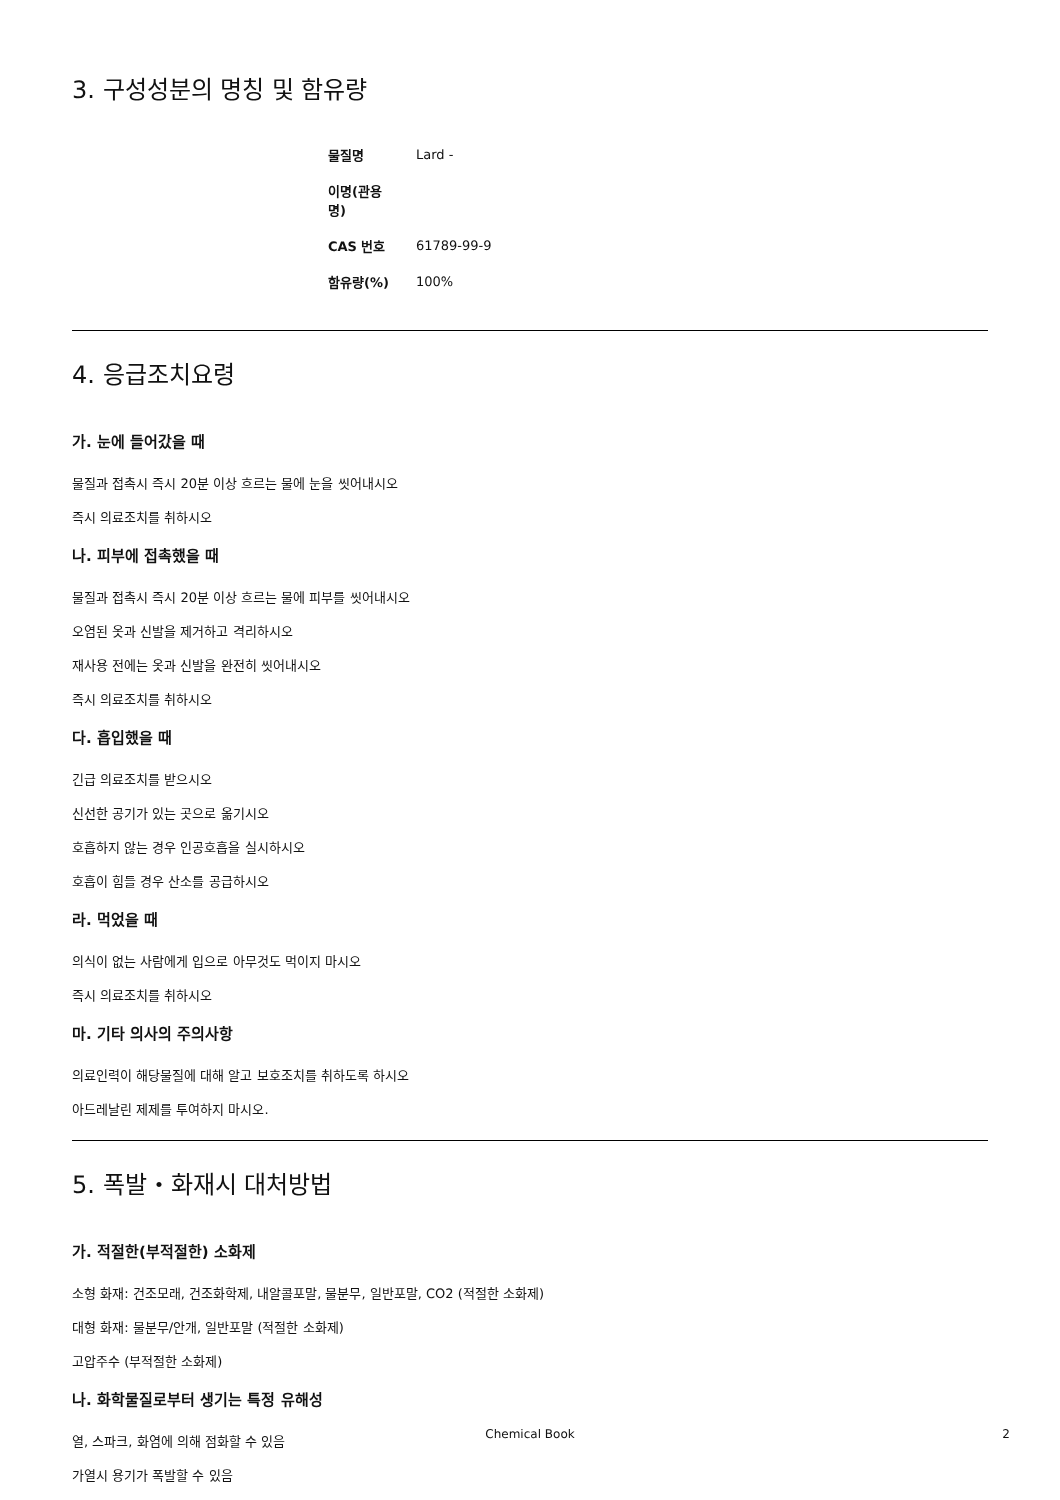3. 구성성분의 명칭 및 함유량
| 물질명 | Lard - |
| 이명(관용명) | |
| CAS 번호 | 61789-99-9 |
| 함유량(%) | 100% |
4. 응급조치요령
가. 눈에 들어갔을 때
물질과 접촉시 즉시 20분 이상 흐르는 물에 눈을 씻어내시오
즉시 의료조치를 취하시오
나. 피부에 접촉했을 때
물질과 접촉시 즉시 20분 이상 흐르는 물에 피부를 씻어내시오
오염된 옷과 신발을 제거하고 격리하시오
재사용 전에는 옷과 신발을 완전히 씻어내시오
즉시 의료조치를 취하시오
다. 흡입했을 때
긴급 의료조치를 받으시오
신선한 공기가 있는 곳으로 옮기시오
호흡하지 않는 경우 인공호흡을 실시하시오
호흡이 힘들 경우 산소를 공급하시오
라. 먹었을 때
의식이 없는 사람에게 입으로 아무것도 먹이지 마시오
즉시 의료조치를 취하시오
마. 기타 의사의 주의사항
의료인력이 해당물질에 대해 알고 보호조치를 취하도록 하시오
아드레날린 제제를 투여하지 마시오.
5. 폭발・화재시 대처방법
가. 적절한(부적절한) 소화제
소형 화재: 건조모래, 건조화학제, 내알콜포말, 물분무, 일반포말, CO2 (적절한 소화제)
대형 화재: 물분무/안개, 일반포말 (적절한 소화제)
고압주수 (부적절한 소화제)
나. 화학물질로부터 생기는 특정 유해성
열, 스파크, 화염에 의해 점화할 수 있음
가열시 용기가 폭발할 수 있음
Chemical Book
2